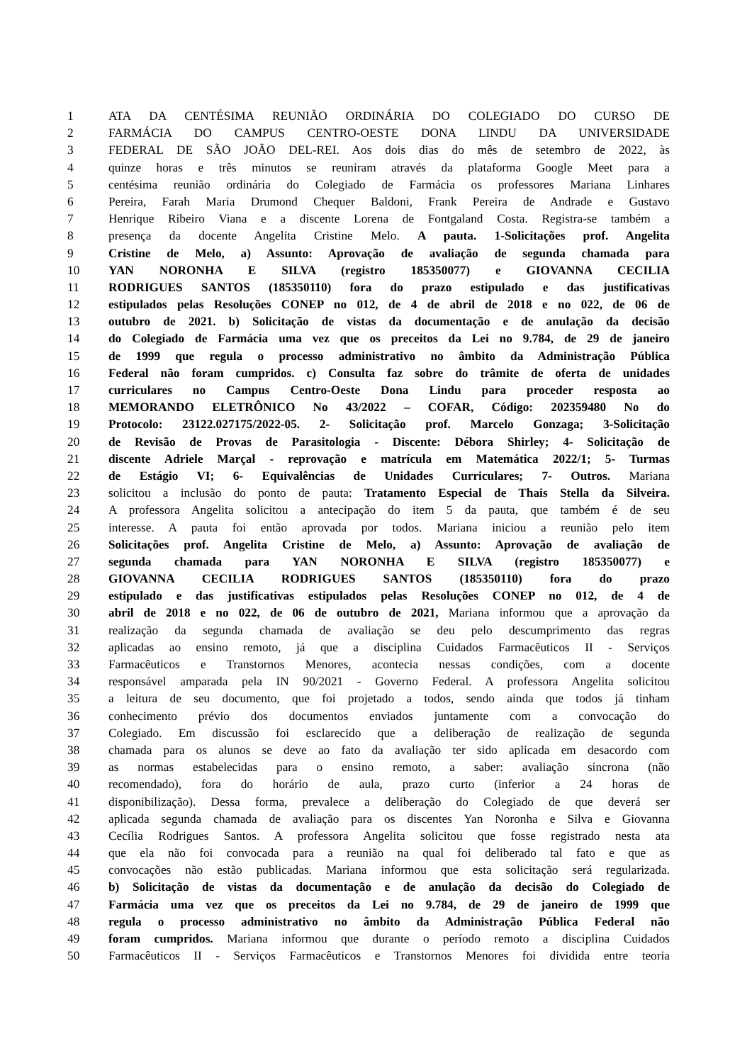1 ATA DA CENTÉSIMA REUNIÃO ORDINÁRIA DO COLEGIADO DO CURSO DE
2 FARMÁCIA DO CAMPUS CENTRO-OESTE DONA LINDU DA UNIVERSIDADE
3 FEDERAL DE SÃO JOÃO DEL-REI. Aos dois dias do mês de setembro de 2022, às
4 quinze horas e três minutos se reuniram através da plataforma Google Meet para a
5 centésima reunião ordinária do Colegiado de Farmácia os professores Mariana Linhares
6 Pereira, Farah Maria Drumond Chequer Baldoni, Frank Pereira de Andrade e Gustavo
7 Henrique Ribeiro Viana e a discente Lorena de Fontgaland Costa. Registra-se também a
8 presença da docente Angelita Cristine Melo. A pauta. 1-Solicitações prof. Angelita
9 Cristine de Melo, a) Assunto: Aprovação de avaliação de segunda chamada para
10 YAN NORONHA E SILVA (registro 185350077) e GIOVANNA CECILIA
11 RODRIGUES SANTOS (185350110) fora do prazo estipulado e das justificativas
12 estipulados pelas Resoluções CONEP no 012, de 4 de abril de 2018 e no 022, de 06 de
13 outubro de 2021. b) Solicitação de vistas da documentação e de anulação da decisão
14 do Colegiado de Farmácia uma vez que os preceitos da Lei no 9.784, de 29 de janeiro
15 de 1999 que regula o processo administrativo no âmbito da Administração Pública
16 Federal não foram cumpridos. c) Consulta faz sobre do trâmite de oferta de unidades
17 curriculares no Campus Centro-Oeste Dona Lindu para proceder resposta ao
18 MEMORANDO ELETRÔNICO No 43/2022 – COFAR, Código: 202359480 No do
19 Protocolo: 23122.027175/2022-05. 2- Solicitação prof. Marcelo Gonzaga; 3-Solicitação
20 de Revisão de Provas de Parasitologia - Discente: Débora Shirley; 4- Solicitação de
21 discente Adriele Marçal - reprovação e matrícula em Matemática 2022/1; 5- Turmas
22 de Estágio VI; 6- Equivalências de Unidades Curriculares; 7- Outros. Mariana
23 solicitou a inclusão do ponto de pauta: Tratamento Especial de Thais Stella da Silveira.
24 A professora Angelita solicitou a antecipação do item 5 da pauta, que também é de seu
25 interesse. A pauta foi então aprovada por todos. Mariana iniciou a reunião pelo item
26 Solicitações prof. Angelita Cristine de Melo, a) Assunto: Aprovação de avaliação de
27 segunda chamada para YAN NORONHA E SILVA (registro 185350077) e
28 GIOVANNA CECILIA RODRIGUES SANTOS (185350110) fora do prazo
29 estipulado e das justificativas estipulados pelas Resoluções CONEP no 012, de 4 de
30 abril de 2018 e no 022, de 06 de outubro de 2021, Mariana informou que a aprovação da
31 realização da segunda chamada de avaliação se deu pelo descumprimento das regras
32 aplicadas ao ensino remoto, já que a disciplina Cuidados Farmacêuticos II - Serviços
33 Farmacêuticos e Transtornos Menores, acontecia nessas condições, com a docente
34 responsável amparada pela IN 90/2021 - Governo Federal. A professora Angelita solicitou
35 a leitura de seu documento, que foi projetado a todos, sendo ainda que todos já tinham
36 conhecimento prévio dos documentos enviados juntamente com a convocação do
37 Colegiado. Em discussão foi esclarecido que a deliberação de realização de segunda
38 chamada para os alunos se deve ao fato da avaliação ter sido aplicada em desacordo com
39 as normas estabelecidas para o ensino remoto, a saber: avaliação síncrona (não
40 recomendado), fora do horário de aula, prazo curto (inferior a 24 horas de
41 disponibilização). Dessa forma, prevalece a deliberação do Colegiado de que deverá ser
42 aplicada segunda chamada de avaliação para os discentes Yan Noronha e Silva e Giovanna
43 Cecília Rodrigues Santos. A professora Angelita solicitou que fosse registrado nesta ata
44 que ela não foi convocada para a reunião na qual foi deliberado tal fato e que as
45 convocações não estão publicadas. Mariana informou que esta solicitação será regularizada.
46 b) Solicitação de vistas da documentação e de anulação da decisão do Colegiado de
47 Farmácia uma vez que os preceitos da Lei no 9.784, de 29 de janeiro de 1999 que
48 regula o processo administrativo no âmbito da Administração Pública Federal não
49 foram cumpridos. Mariana informou que durante o período remoto a disciplina Cuidados
50 Farmacêuticos II - Serviços Farmacêuticos e Transtornos Menores foi dividida entre teoria